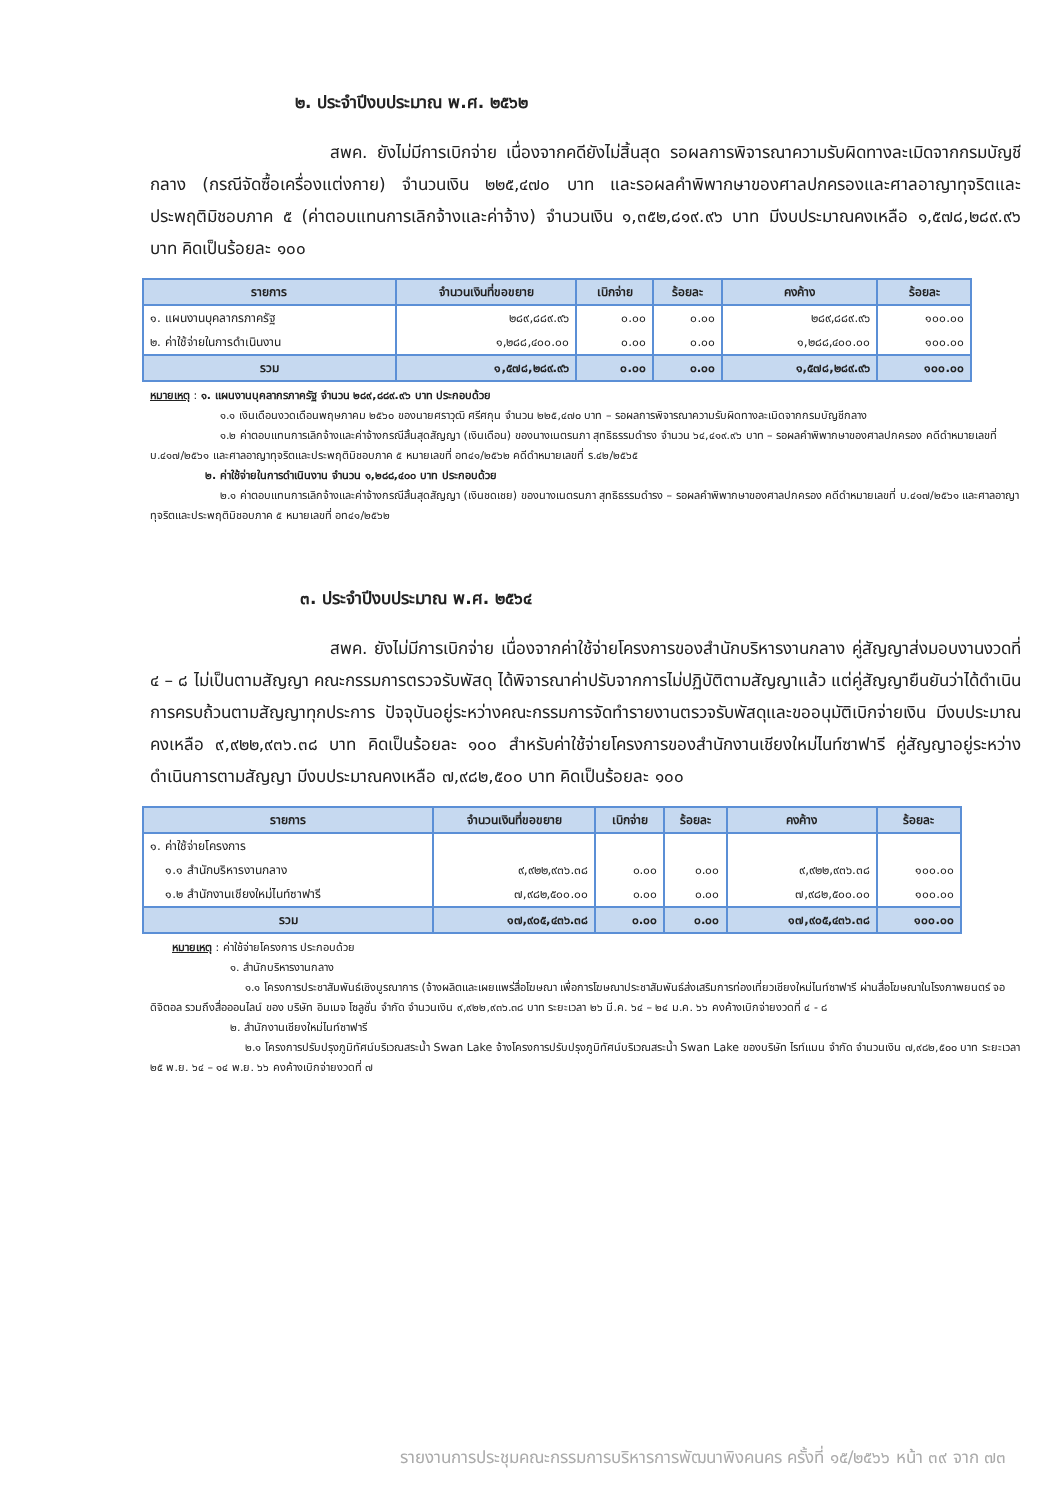๒. ประจำปีงบประมาณ พ.ศ. ๒๕๖๒
สพค. ยังไม่มีการเบิกจ่าย เนื่องจากคดียังไม่สิ้นสุด รอผลการพิจารณาความรับผิดทางละเมิดจากกรมบัญชีกลาง (กรณีจัดซื้อเครื่องแต่งกาย) จำนวนเงิน ๒๒๕,๔๗๐ บาท และรอผลคำพิพากษาของศาลปกครองและศาลอาญาทุจริตและประพฤติมิชอบภาค ๕ (ค่าตอบแทนการเลิกจ้างและค่าจ้าง) จำนวนเงิน ๑,๓๕๒,๘๑๙.๙๖ บาท มีงบประมาณคงเหลือ ๑,๕๗๘,๒๘๙.๙๖ บาท คิดเป็นร้อยละ ๑๐๐
| รายการ | จำนวนเงินที่ขอขยาย | เบิกจ่าย | ร้อยละ | คงค้าง | ร้อยละ |
| --- | --- | --- | --- | --- | --- |
| ๑. แผนงานบุคลากรภาครัฐ | ๒๘๙,๘๘๙.๙๖ | ๐.๐๐ | ๐.๐๐ | ๒๘๙,๘๘๙.๙๖ | ๑๐๐.๐๐ |
| ๒. ค่าใช้จ่ายในการดำเนินงาน | ๑,๒๘๘,๔๐๐.๐๐ | ๐.๐๐ | ๐.๐๐ | ๑,๒๘๘,๔๐๐.๐๐ | ๑๐๐.๐๐ |
| รวม | ๑,๕๗๘,๒๘๙.๙๖ | ๐.๐๐ | ๐.๐๐ | ๑,๕๗๘,๒๘๙.๙๖ | ๑๐๐.๐๐ |
หมายเหตุ : ๑. แผนงานบุคลากรภาครัฐ จำนวน ๒๘๙,๘๘๙.๙๖ บาท ประกอบด้วย
๑.๑ เงินเดือนงวดเดือนพฤษภาคม ๒๕๖๐ ของนายศราวุฒิ ศรีศกุน จำนวน ๒๒๕,๔๗๐ บาท – รอผลการพิจารณาความรับผิดทางละเมิดจากกรมบัญชีกลาง
๑.๒ ค่าตอบแทนการเลิกจ้างและค่าจ้างกรณีสิ้นสุดสัญญา (เงินเดือน) ของนางเนตรนภา สุทธิธรรมดำรง จำนวน ๖๔,๔๑๙.๙๖ บาท – รอผลคำพิพากษาของศาลปกครอง คดีดำหมายเลขที่ บ.๔๑๗/๒๕๖๑ และศาลอาญาทุจริตและประพฤติมิชอบภาค ๕ หมายเลขที่ อท๔๑/๒๕๖๒ คดีดำหมายเลขที่ ร.๔๒/๒๕๖๕
๒. ค่าใช้จ่ายในการดำเนินงาน จำนวน ๑,๒๘๘,๔๐๐ บาท ประกอบด้วย
๒.๑ ค่าตอบแทนการเลิกจ้างและค่าจ้างกรณีสิ้นสุดสัญญา (เงินชดเชย) ของนางเนตรนภา สุทธิธรรมดำรง – รอผลคำพิพากษาของศาลปกครอง คดีดำหมายเลขที่ บ.๔๑๗/๒๕๖๑ และศาลอาญาทุจริตและประพฤติมิชอบภาค ๕ หมายเลขที่ อท๔๑/๒๕๖๒
๓. ประจำปีงบประมาณ พ.ศ. ๒๕๖๔
สพค. ยังไม่มีการเบิกจ่าย เนื่องจากค่าใช้จ่ายโครงการของสำนักบริหารงานกลาง คู่สัญญาส่งมอบงานงวดที่ ๔ – ๘ ไม่เป็นตามสัญญา คณะกรรมการตรวจรับพัสดุ ได้พิจารณาค่าปรับจากการไม่ปฏิบัติตามสัญญาแล้ว แต่คู่สัญญายืนยันว่าได้ดำเนินการครบถ้วนตามสัญญาทุกประการ ปัจจุบันอยู่ระหว่างคณะกรรมการจัดทำรายงานตรวจรับพัสดุและขออนุมัติเบิกจ่ายเงิน มีงบประมาณคงเหลือ ๙,๙๒๒,๙๓๖.๓๘ บาท คิดเป็นร้อยละ ๑๐๐ สำหรับค่าใช้จ่ายโครงการของสำนักงานเชียงใหม่ไนท์ซาฟารี คู่สัญญาอยู่ระหว่างดำเนินการตามสัญญา มีงบประมาณคงเหลือ ๗,๙๘๒,๕๐๐ บาท คิดเป็นร้อยละ ๑๐๐
| รายการ | จำนวนเงินที่ขอขยาย | เบิกจ่าย | ร้อยละ | คงค้าง | ร้อยละ |
| --- | --- | --- | --- | --- | --- |
| ๑. ค่าใช้จ่ายโครงการ | | | | | |
| ๑.๑ สำนักบริหารงานกลาง | ๙,๙๒๒,๙๓๖.๓๘ | ๐.๐๐ | ๐.๐๐ | ๙,๙๒๒,๙๓๖.๓๘ | ๑๐๐.๐๐ |
| ๑.๒ สำนักงานเชียงใหม่ไนท์ซาฟารี | ๗,๙๘๒,๕๐๐.๐๐ | ๐.๐๐ | ๐.๐๐ | ๗,๙๘๒,๕๐๐.๐๐ | ๑๐๐.๐๐ |
| รวม | ๑๗,๙๐๕,๔๓๖.๓๘ | ๐.๐๐ | ๐.๐๐ | ๑๗,๙๐๕,๔๓๖.๓๘ | ๑๐๐.๐๐ |
หมายเหตุ : ค่าใช้จ่ายโครงการ ประกอบด้วย
๑. สำนักบริหารงานกลาง
๑.๑ โครงการประชาสัมพันธ์เชิงบูรณาการ (จ้างผลิตและเผยแพร่สื่อโฆษณา เพื่อการโฆษณาประชาสัมพันธ์ส่งเสริมการท่องเที่ยวเชียงใหม่ไนท์ซาฟารี ผ่านสื่อโฆษณาในโรงภาพยนตร์ จอดิจิตอล รวมถึงสื่อออนไลน์ ของ บริษัท อิมเมจ โซลูชั่น จำกัด จำนวนเงิน ๙,๙๒๒,๙๓๖.๓๘ บาท ระยะเวลา ๒๖ มี.ค. ๖๔ – ๒๔ ม.ค. ๖๖ คงค้างเบิกจ่ายงวดที่ ๔ - ๘
๒. สำนักงานเชียงใหม่ไนท์ซาฟารี
๒.๑ โครงการปรับปรุงภูมิทัศน์บริเวณสระน้ำ Swan Lake จ้างโครงการปรับปรุงภูมิทัศน์บริเวณสระน้ำ Swan Lake ของบริษัท ไรท์แมน จำกัด จำนวนเงิน ๗,๙๘๒,๕๐๐ บาท ระยะเวลา ๒๕ พ.ย. ๖๔ – ๑๔ พ.ย. ๖๖ คงค้างเบิกจ่ายงวดที่ ๗
รายงานการประชุมคณะกรรมการบริหารการพัฒนาพิงคนคร ครั้งที่ ๑๕/๒๕๖๖ หน้า ๓๙ จาก ๗๓